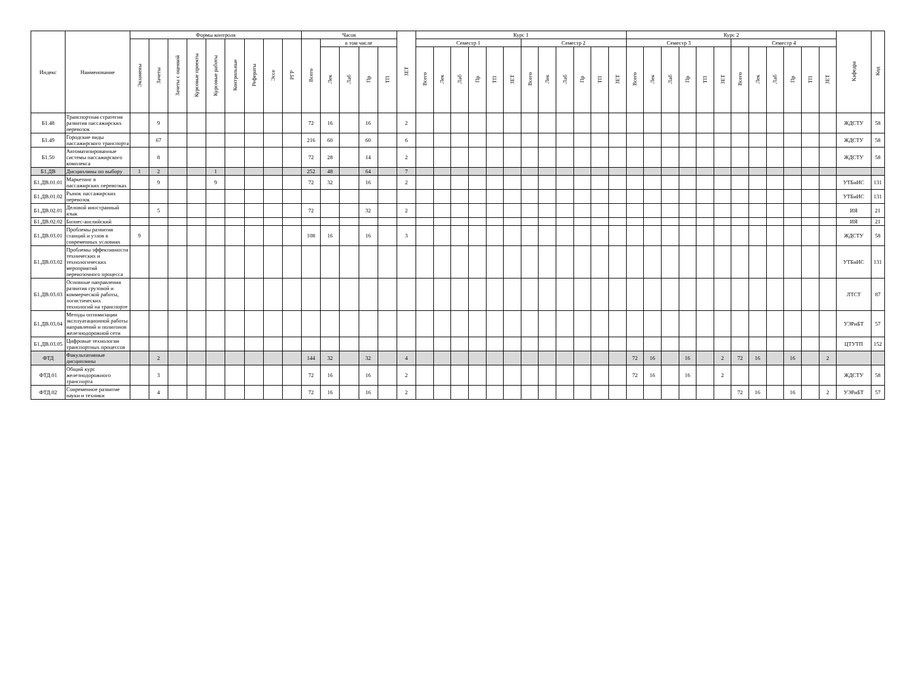| Индекс | Наименование | Формы контроля | | | | | | | | | Часов | | | | | ЗЕТ | Курс 1 | | | | | | | | | | | | Курс 2 | | | | | | | | | | | | Кафедра | Код |
| --- | --- | --- | --- | --- | --- | --- | --- | --- | --- | --- | --- | --- | --- | --- | --- | --- | --- | --- | --- | --- | --- | --- | --- | --- | --- | --- | --- | --- | --- | --- | --- | --- | --- | --- | --- | --- | --- | --- | --- | --- | --- | --- |
| | | Экзамены | Зачеты | Зачеты с оценкой | Курсовые проекты | Курсовые работы | Контрольные | Рефераты | Эссе | РГР | Всего | в том числе | | | | | Семестр 1 | | | | | | Семестр 2 | | | | | | Семестр 3 | | | | | | Семестр 4 | | | | | | | |
| | | | | | | | | | | | | Лек | Лаб | Пр | ТП | | Всего | Лек | Лаб | Пр | ТП | ЗЕТ | Всего | Лек | Лаб | Пр | ТП | ЗЕТ | Всего | Лек | Лаб | Пр | ТП | ЗЕТ | Всего | Лек | Лаб | Пр | ТП | ЗЕТ | | |
| Б1.48 | Транспортная стратегия развития пассажирских перевозок | | 9 | | | | | | | | 72 | 16 | | 16 | | 2 | | | | | | | | | | | | | | | | | | | | | | | | | ЖДСТУ | 58 |
| Б1.49 | Городские виды пассажирского транспорта | | 67 | | | | | | | | 216 | 60 | | 60 | | 6 | | | | | | | | | | | | | | | | | | | | | | | | | ЖДСТУ | 58 |
| Б1.50 | Автоматизированные системы пассажирского комплекса | | 8 | | | | | | | | 72 | 28 | | 14 | | 2 | | | | | | | | | | | | | | | | | | | | | | | | | ЖДСТУ | 58 |
| Б1.ДВ | Дисциплины по выбору | 1 | 2 | | | 1 | | | | | 252 | 48 | | 64 | | 7 | | | | | | | | | | | | | | | | | | | | | | | | | | |
| Б1.ДВ.01.01 | Маркетинг в пассажирских перевозках | | 9 | | | 9 | | | | | 72 | 32 | | 16 | | 2 | | | | | | | | | | | | | | | | | | | | | | | | | УТБиИС | 131 |
| Б1.ДВ.01.02 | Рынок пассажирских перевозок | | | | | | | | | | | | | | | | | | | | | | | | | | | | | | | | | | | | | | | | УТБиИС | 131 |
| Б1.ДВ.02.01 | Деловой иностранный язык | | 5 | | | | | | | | 72 | | | 32 | | 2 | | | | | | | | | | | | | | | | | | | | | | | | | ИЯ | 21 |
| Б1.ДВ.02.02 | Бизнес-английский | | | | | | | | | | | | | | | | | | | | | | | | | | | | | | | | | | | | | | | | ИЯ | 21 |
| Б1.ДВ.03.01 | Проблемы развития станций и узлов в современных условиях | 9 | | | | | | | | | 108 | 16 | | 16 | | 3 | | | | | | | | | | | | | | | | | | | | | | | | | ЖДСТУ | 58 |
| Б1.ДВ.03.02 | Проблемы эффективности технических и технологических мероприятий перевозочного процесса | | | | | | | | | | | | | | | | | | | | | | | | | | | | | | | | | | | | | | | | УТБиИС | 131 |
| Б1.ДВ.03.03 | Основные направления развития грузовой и коммерческой работы, логистических технологий на транспорте | | | | | | | | | | | | | | | | | | | | | | | | | | | | | | | | | | | | | | | | ЛТСТ | 87 |
| Б1.ДВ.03.04 | Методы оптимизации эксплуатационной работы направлений и полигонов железнодорожной сети | | | | | | | | | | | | | | | | | | | | | | | | | | | | | | | | | | | | | | | | УЭРиБТ | 57 |
| Б1.ДВ.03.05 | Цифровые технологии транспортных процессов | | | | | | | | | | | | | | | | | | | | | | | | | | | | | | | | | | | | | | | | ЦТУТП | 152 |
| ФТД | Факультативные дисциплины | | 2 | | | | | | | | 144 | 32 | | 32 | | 4 | | | | | | | | | | | | | 72 | 16 | | 16 | | 2 | 72 | 16 | | 16 | | 2 | | |
| ФТД.01 | Общий курс железнодорожного транспорта | | 3 | | | | | | | | 72 | 16 | | 16 | | 2 | | | | | | | | | | | | | 72 | 16 | | 16 | | 2 | | | | | | | ЖДСТУ | 58 |
| ФТД.02 | Современное развитие науки и техники | | 4 | | | | | | | | 72 | 16 | | 16 | | 2 | | | | | | | | | | | | | | | | | | | 72 | 16 | | 16 | | 2 | УЭРиБТ | 57 |